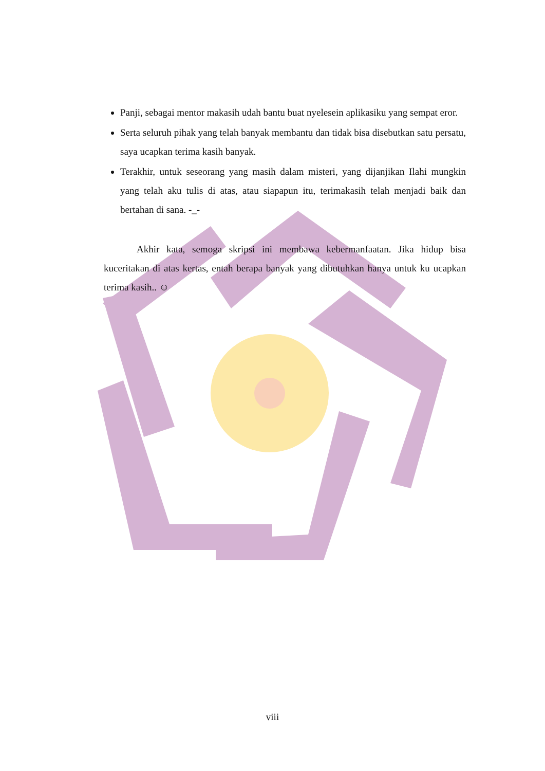Panji, sebagai mentor makasih udah bantu buat nyelesein aplikasiku yang sempat eror.
Serta seluruh pihak yang telah banyak membantu dan tidak bisa disebutkan satu persatu, saya ucapkan terima kasih banyak.
Terakhir, untuk seseorang yang masih dalam misteri, yang dijanjikan Ilahi mungkin yang telah aku tulis di atas, atau siapapun itu, terimakasih telah menjadi baik dan bertahan di sana. -_-
Akhir kata, semoga skripsi ini membawa kebermanfaatan. Jika hidup bisa kuceritakan di atas kertas, entah berapa banyak yang dibutuhkan hanya untuk ku ucapkan terima kasih.. ☺
viii